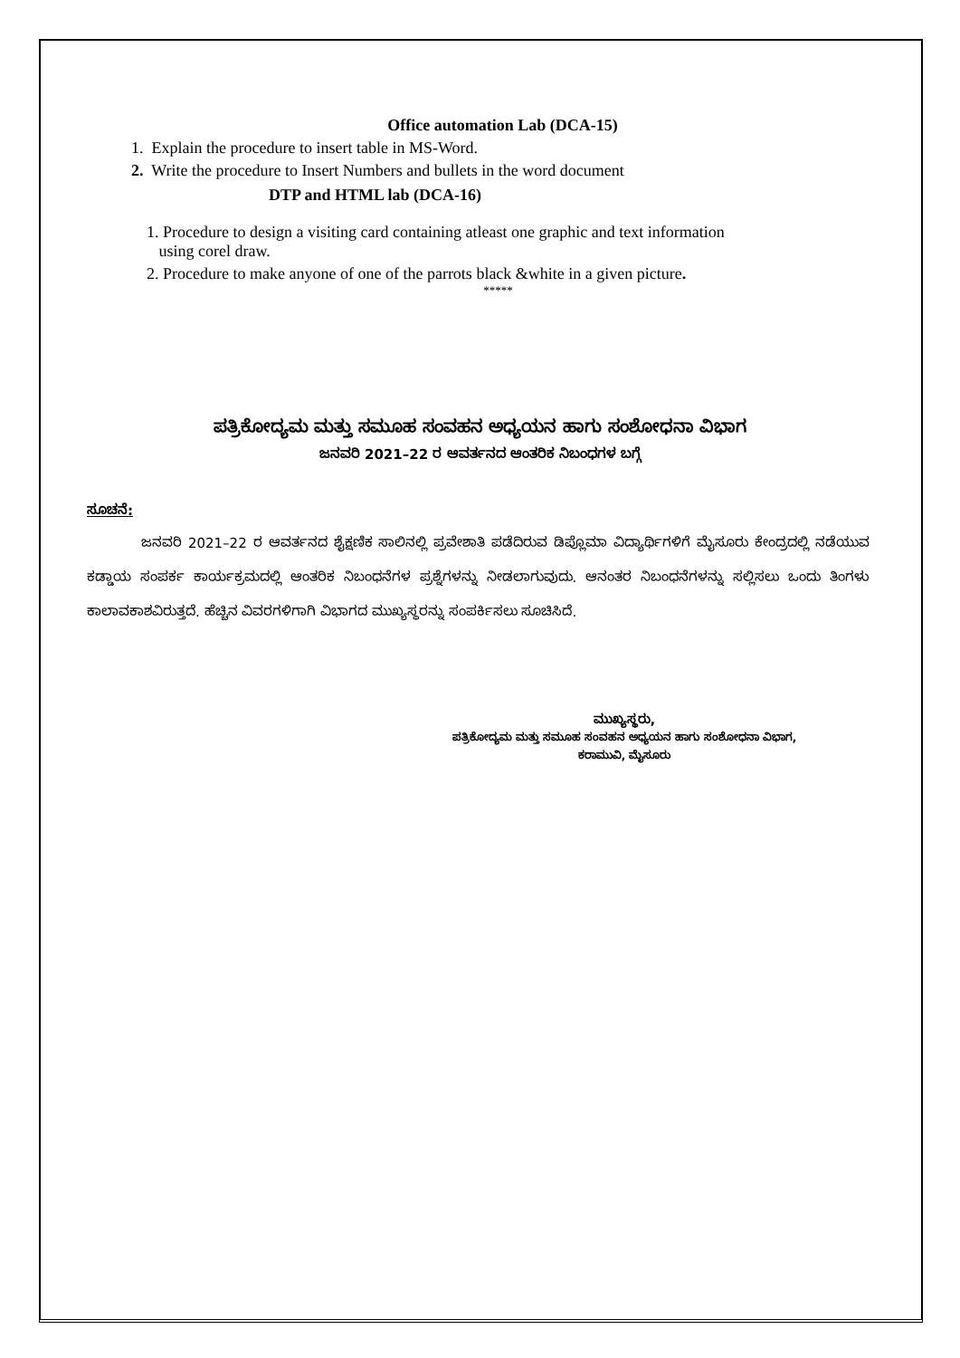Office automation Lab (DCA-15)
1. Explain the procedure to insert table in MS-Word.
2. Write the procedure to Insert Numbers and bullets in the word document
DTP and HTML lab (DCA-16)
1. Procedure to design a visiting card containing atleast one graphic and text information
using corel draw.
2. Procedure to make anyone of one of the parrots black &white in a given picture.
*****
ಪತ್ರಿಕೋದ್ಯಮ ಮತ್ತು ಸಮೂಹ ಸಂವಹನ ಅಧ್ಯಯನ ಹಾಗು ಸಂಶೋಧನಾ ವಿಭಾಗ
ಜನವರಿ 2021–22 ರ ಆವರ್ತನದ ಆಂತರಿಕ ನಿಬಂಧಗಳ ಬಗ್ಗೆ
ಸೂಚನೆ:
ಜನವರಿ 2021–22 ರ ಆವರ್ತನದ ಶೈಕ್ಷಣಿಕ ಸಾಲಿನಲ್ಲಿ ಪ್ರವೇಶಾತಿ ಪಡೆದಿರುವ ಡಿಪ್ಲೊಮಾ ವಿದ್ಯಾರ್ಥಿಗಳಿಗೆ ಮೈಸೂರು ಕೇಂದ್ರದಲ್ಲಿ ನಡೆಯುವ ಕಡ್ಡಾಯ ಸಂಪರ್ಕ ಕಾರ್ಯಕ್ರಮದಲ್ಲಿ ಆಂತರಿಕ ನಿಬಂಧನೆಗಳ ಪ್ರಶ್ನೆಗಳನ್ನು ನೀಡಲಾಗುವುದು. ಆನಂತರ ನಿಬಂಧನೆಗಳನ್ನು ಸಲ್ಲಿಸಲು ಒಂದು ತಿಂಗಳು ಕಾಲಾವಕಾಶವಿರುತ್ತದೆ. ಹೆಚ್ಚಿನ ವಿವರಗಳಿಗಾಗಿ ವಿಭಾಗದ ಮುಖ್ಯಸ್ಥರನ್ನು ಸಂಪರ್ಕಿಸಲು ಸೂಚಿಸಿದೆ.
ಮುಖ್ಯಸ್ಥರು,
ಪತ್ರಿಕೋದ್ಯಮ ಮತ್ತು ಸಮೂಹ ಸಂವಹನ ಅಧ್ಯಯನ ಹಾಗು ಸಂಶೋಧನಾ ವಿಭಾಗ,
ಕರಾಮುವಿ, ಮೈಸೂರು